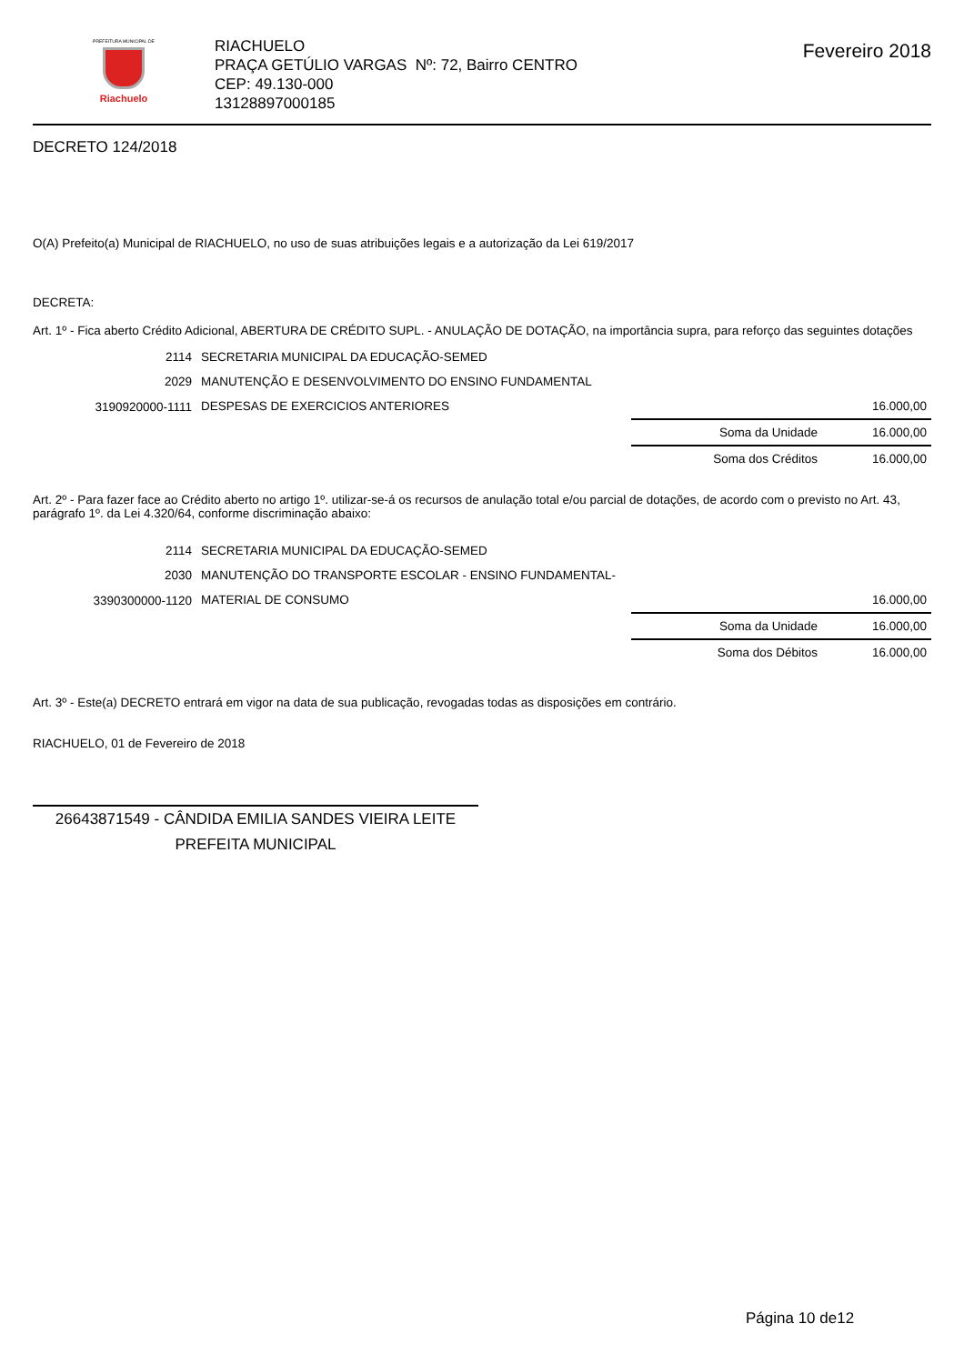PREFEITURA MUNICIPAL DE
Riachuelo
RIACHUELO
PRAÇA GETÚLIO VARGAS Nº: 72, Bairro CENTRO
CEP: 49.130-000
13128897000185
Fevereiro 2018
DECRETO 124/2018
O(A) Prefeito(a) Municipal de RIACHUELO, no uso de suas atribuições legais e a autorização da Lei 619/2017
DECRETA:
Art. 1º - Fica aberto Crédito Adicional, ABERTURA DE CRÉDITO SUPL. - ANULAÇÃO DE DOTAÇÃO, na importância supra, para reforço das seguintes dotações
| 2114 | SECRETARIA MUNICIPAL DA EDUCAÇÃO-SEMED | | |
| 2029 | MANUTENÇÃO E DESENVOLVIMENTO DO ENSINO FUNDAMENTAL | | |
| 3190920000-1111 | DESPESAS DE EXERCICIOS ANTERIORES | | 16.000,00 |
| | | Soma da Unidade | 16.000,00 |
| | | Soma dos Créditos | 16.000,00 |
Art. 2º - Para fazer face ao Crédito aberto no artigo 1º. utilizar-se-á os recursos de anulação total e/ou parcial de dotações, de acordo com o previsto no Art. 43, parágrafo 1º. da Lei 4.320/64, conforme discriminação abaixo:
| 2114 | SECRETARIA MUNICIPAL DA EDUCAÇÃO-SEMED | | |
| 2030 | MANUTENÇÃO DO TRANSPORTE ESCOLAR - ENSINO FUNDAMENTAL- | | |
| 3390300000-1120 | MATERIAL DE CONSUMO | | 16.000,00 |
| | | Soma da Unidade | 16.000,00 |
| | | Soma dos Débitos | 16.000,00 |
Art. 3º - Este(a) DECRETO entrará em vigor na data de sua publicação, revogadas todas as disposições em contrário.
RIACHUELO, 01 de Fevereiro de 2018
26643871549 - CÂNDIDA EMILIA SANDES VIEIRA LEITE
PREFEITA MUNICIPAL
Página 10 de12